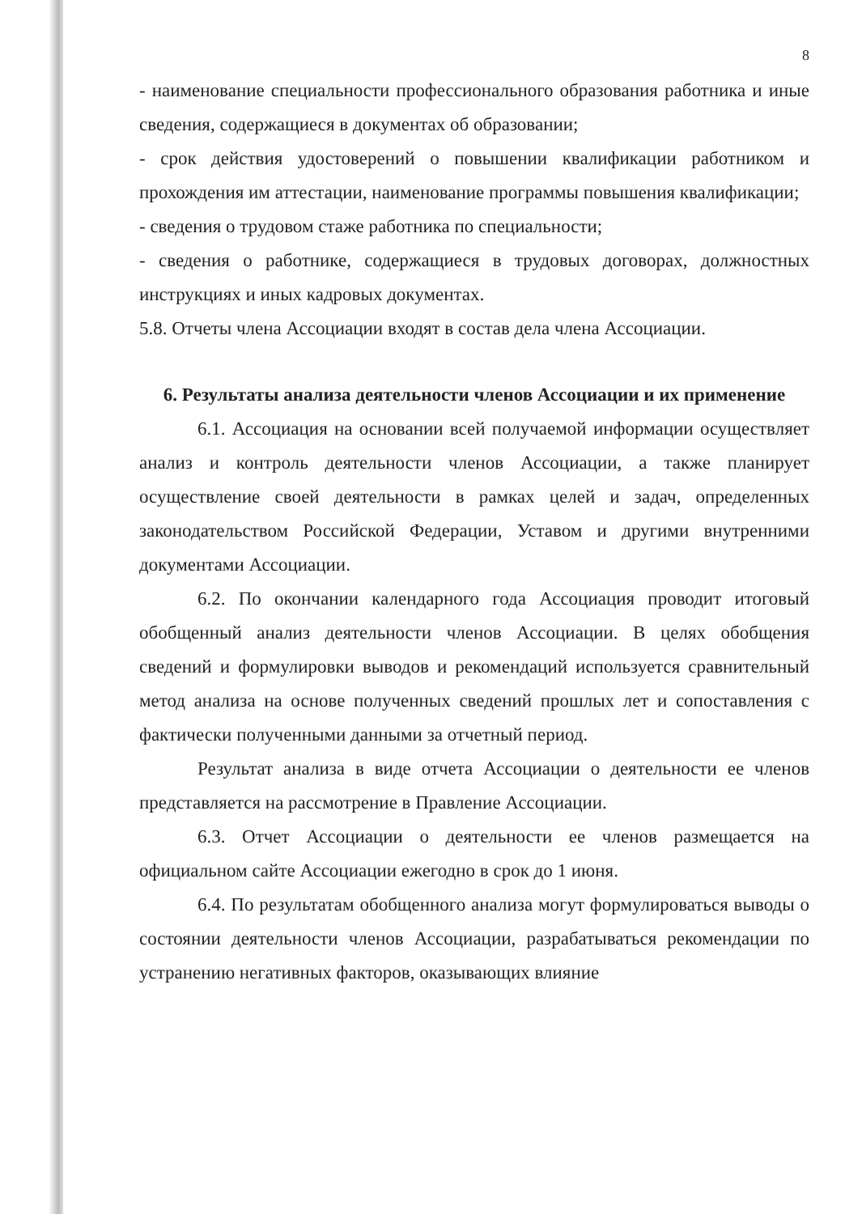8
- наименование специальности профессионального образования работника и иные сведения, содержащиеся в документах об образовании;
- срок действия удостоверений о повышении квалификации работником и прохождения им аттестации, наименование программы повышения квалификации;
- сведения о трудовом стаже работника по специальности;
- сведения о работнике, содержащиеся в трудовых договорах, должностных инструкциях и иных кадровых документах.
5.8. Отчеты члена Ассоциации входят в состав дела члена Ассоциации.
6. Результаты анализа деятельности членов Ассоциации и их применение
6.1. Ассоциация на основании всей получаемой информации осуществляет анализ и контроль деятельности членов Ассоциации, а также планирует осуществление своей деятельности в рамках целей и задач, определенных законодательством Российской Федерации, Уставом и другими внутренними документами Ассоциации.
6.2. По окончании календарного года Ассоциация проводит итоговый обобщенный анализ деятельности членов Ассоциации. В целях обобщения сведений и формулировки выводов и рекомендаций используется сравнительный метод анализа на основе полученных сведений прошлых лет и сопоставления с фактически полученными данными за отчетный период.
Результат анализа в виде отчета Ассоциации о деятельности ее членов представляется на рассмотрение в Правление Ассоциации.
6.3. Отчет Ассоциации о деятельности ее членов размещается на официальном сайте Ассоциации ежегодно в срок до 1 июня.
6.4. По результатам обобщенного анализа могут формулироваться выводы о состоянии деятельности членов Ассоциации, разрабатываться рекомендации по устранению негативных факторов, оказывающих влияние